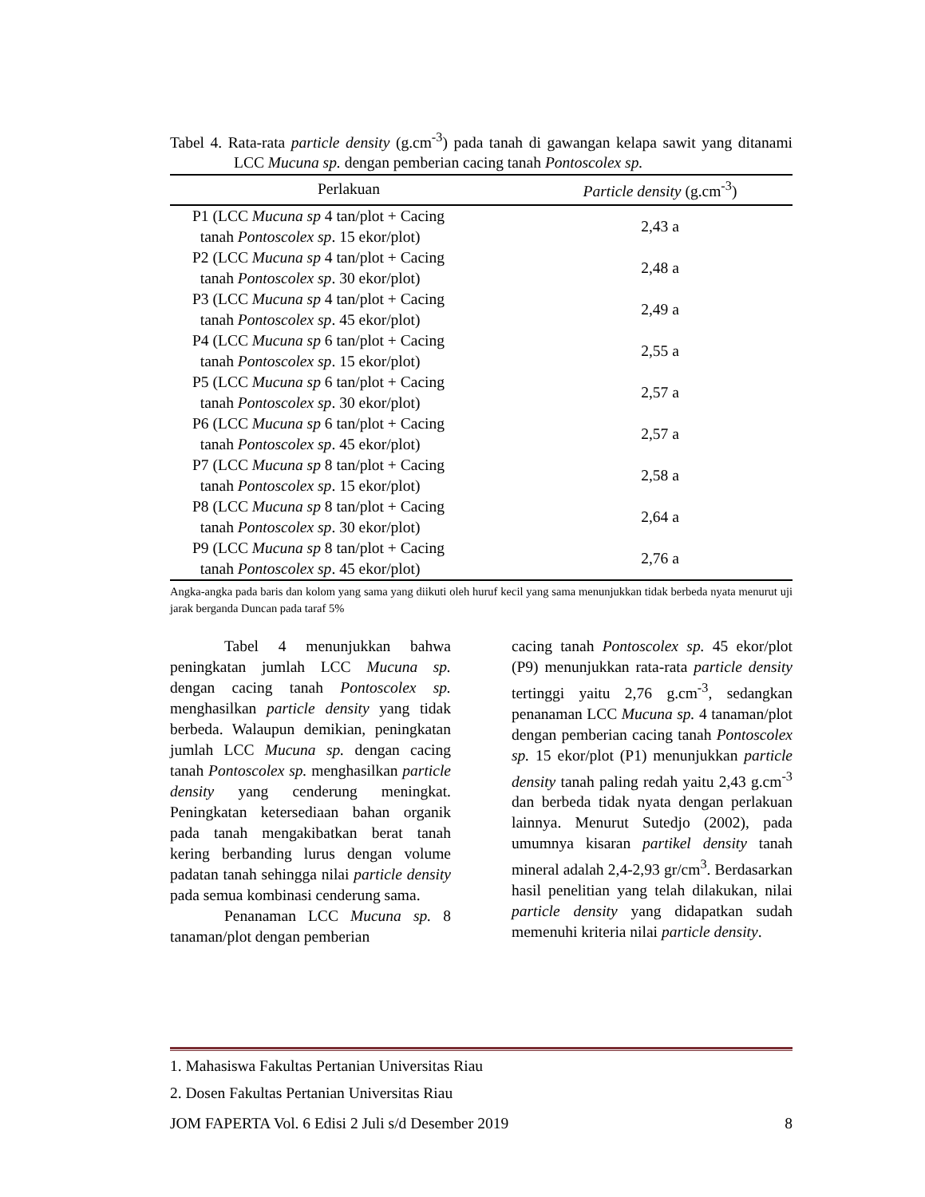Tabel 4. Rata-rata particle density (g.cm<sup>-3</sup>) pada tanah di gawangan kelapa sawit yang ditanami LCC Mucuna sp. dengan pemberian cacing tanah Pontoscolex sp.
| Perlakuan | Particle density (g.cm<sup>-3</sup>) |
| --- | --- |
| P1 (LCC Mucuna sp 4 tan/plot + Cacing tanah Pontoscolex sp . 15 ekor/plot) | 2,43 a |
| P2 (LCC Mucuna sp 4 tan/plot + Cacing tanah Pontoscolex sp . 30 ekor/plot) | 2,48 a |
| P3 (LCC Mucuna sp 4 tan/plot + Cacing tanah Pontoscolex sp . 45 ekor/plot) | 2,49 a |
| P4 (LCC Mucuna sp 6 tan/plot + Cacing tanah Pontoscolex sp . 15 ekor/plot) | 2,55 a |
| P5 (LCC Mucuna sp 6 tan/plot + Cacing tanah Pontoscolex sp . 30 ekor/plot) | 2,57 a |
| P6 (LCC Mucuna sp 6 tan/plot + Cacing tanah Pontoscolex sp . 45 ekor/plot) | 2,57 a |
| P7 (LCC Mucuna sp 8 tan/plot + Cacing tanah Pontoscolex sp . 15 ekor/plot) | 2,58 a |
| P8 (LCC Mucuna sp 8 tan/plot + Cacing tanah Pontoscolex sp . 30 ekor/plot) | 2,64 a |
| P9 (LCC Mucuna sp 8 tan/plot + Cacing tanah Pontoscolex sp . 45 ekor/plot) | 2,76 a |
Angka-angka pada baris dan kolom yang sama yang diikuti oleh huruf kecil yang sama menunjukkan tidak berbeda nyata menurut uji jarak berganda Duncan pada taraf 5%
Tabel 4 menunjukkan bahwa peningkatan jumlah LCC Mucuna sp. dengan cacing tanah Pontoscolex sp. menghasilkan particle density yang tidak berbeda. Walaupun demikian, peningkatan jumlah LCC Mucuna sp. dengan cacing tanah Pontoscolex sp. menghasilkan particle density yang cenderung meningkat. Peningkatan ketersediaan bahan organik pada tanah mengakibatkan berat tanah kering berbanding lurus dengan volume padatan tanah sehingga nilai particle density pada semua kombinasi cenderung sama.
Penanaman LCC Mucuna sp. 8 tanaman/plot dengan pemberian
cacing tanah Pontoscolex sp. 45 ekor/plot (P9) menunjukkan rata-rata particle density tertinggi yaitu 2,76 g.cm<sup>-3</sup>, sedangkan penanaman LCC Mucuna sp. 4 tanaman/plot dengan pemberian cacing tanah Pontoscolex sp. 15 ekor/plot (P1) menunjukkan particle density tanah paling redah yaitu 2,43 g.cm<sup>-3</sup> dan berbeda tidak nyata dengan perlakuan lainnya. Menurut Sutedjo (2002), pada umumnya kisaran partikel density tanah mineral adalah 2,4-2,93 gr/cm<sup>3</sup>. Berdasarkan hasil penelitian yang telah dilakukan, nilai particle density yang didapatkan sudah memenuhi kriteria nilai particle density.
1. Mahasiswa Fakultas Pertanian Universitas Riau
2. Dosen Fakultas Pertanian Universitas Riau
JOM FAPERTA Vol. 6 Edisi 2 Juli s/d Desember 2019 8